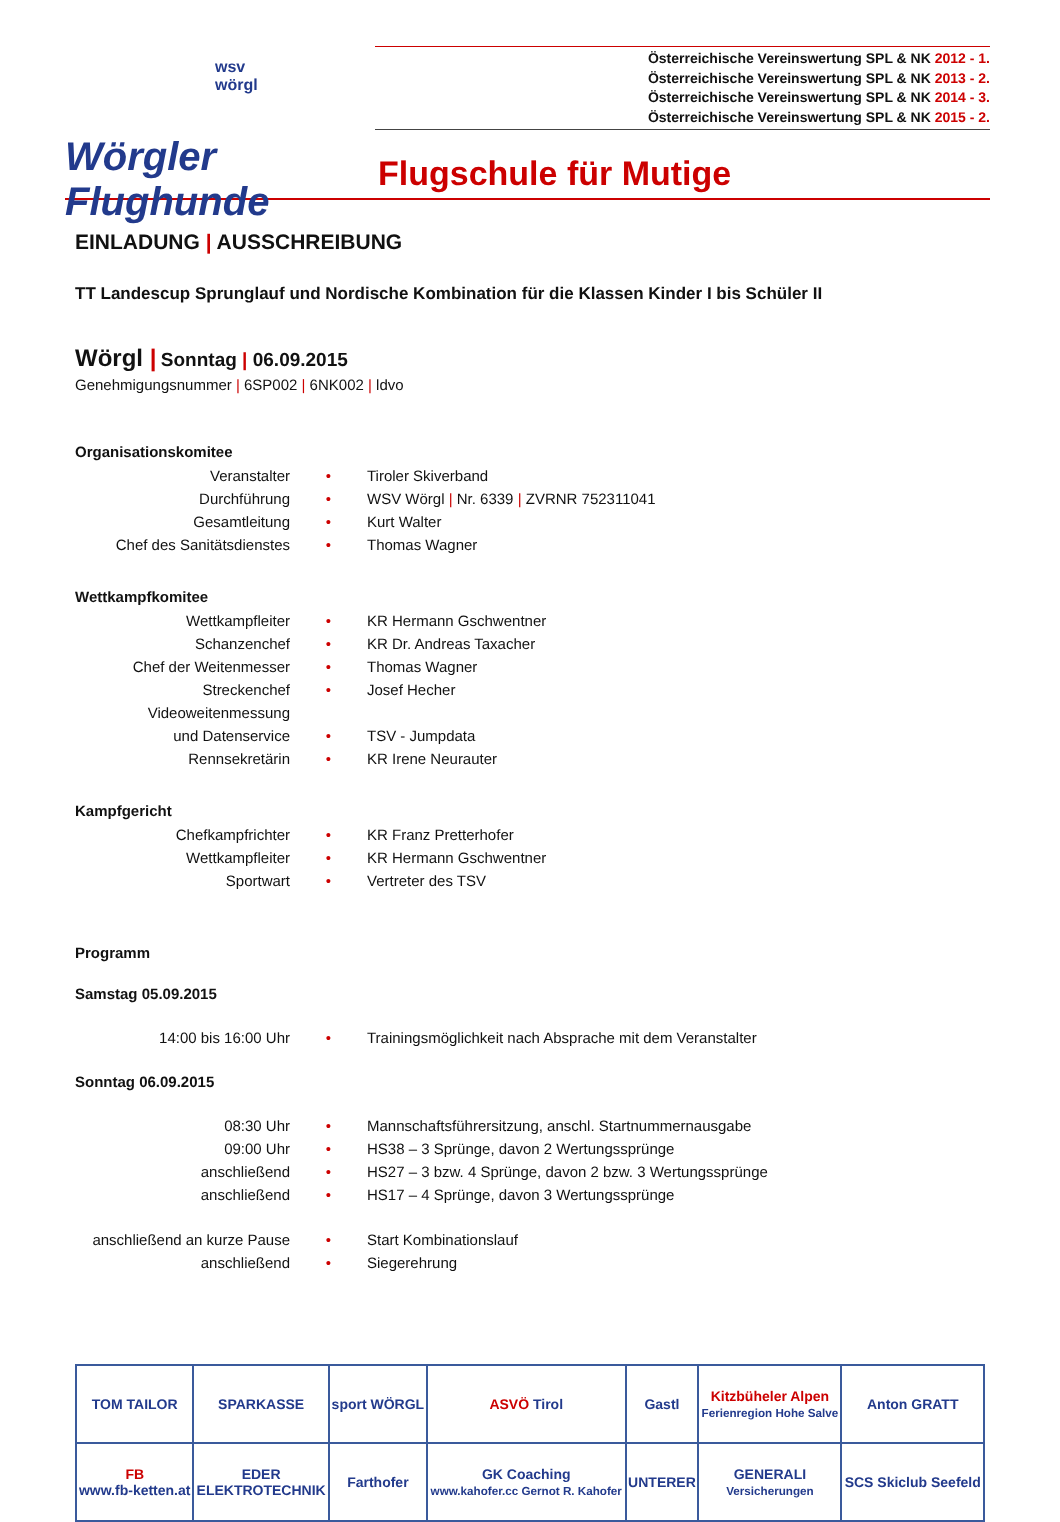wsv
wörgl
Wörgler Flughunde
Österreichische Vereinswertung SPL & NK 2012 - 1.
Österreichische Vereinswertung SPL & NK 2013 - 2.
Österreichische Vereinswertung SPL & NK 2014 - 3.
Österreichische Vereinswertung SPL & NK 2015 - 2.
Flugschule für Mutige
EINLADUNG | AUSSCHREIBUNG
TT Landescup Sprunglauf und Nordische Kombination für die Klassen Kinder I bis Schüler II
Wörgl | Sonntag | 06.09.2015
Genehmigungsnummer | 6SP002 | 6NK002 | ldvo
Organisationskomitee
| Veranstalter | • | Tiroler Skiverband |
| Durchführung | • | WSV Wörgl / Nr. 6339 / ZVRNR 752311041 |
| Gesamtleitung | • | Kurt Walter |
| Chef des Sanitätsdienstes | • | Thomas Wagner |
Wettkampfkomitee
| Wettkampfleiter | • | KR Hermann Gschwentner |
| Schanzenchef | • | KR Dr. Andreas Taxacher |
| Chef der Weitenmesser | • | Thomas Wagner |
| Streckenchef | • | Josef Hecher |
| Videoweitenmessung | | |
| und Datenservice | • | TSV - Jumpdata |
| Rennsekretärin | • | KR Irene Neurauter |
Kampfgericht
| Chefkampfrichter | • | KR Franz Pretterhofer |
| Wettkampfleiter | • | KR Hermann Gschwentner |
| Sportwart | • | Vertreter des TSV |
Programm
Samstag 05.09.2015
| 14:00 bis 16:00 Uhr | • | Trainingsmöglichkeit nach Absprache mit dem Veranstalter |
Sonntag 06.09.2015
| 08:30 Uhr | • | Mannschaftsführersitzung, anschl. Startnummernausgabe |
| 09:00 Uhr | • | HS38 – 3 Sprünge, davon 2 Wertungssprünge |
| anschließend | • | HS27 – 3 bzw. 4 Sprünge, davon 2 bzw. 3 Wertungssprünge |
| anschließend | • | HS17 – 4 Sprünge, davon 3 Wertungssprünge |
| anschließend an kurze Pause | • | Start Kombinationslauf |
| anschließend | • | Siegerehrung |
| TOM TAILOR | SPARKASSE | sport WÖRGL | ASVÖ Tirol | Gastl | Kitzbüheler Alpen Ferienregion Hohe Salve | Anton GRATT |
| FB www.fb-ketten.at | EDER ELEKTROTECHNIK | Farthofer | GK Coaching www.kahofer.cc Gernot R. Kahofer | UNTERER | GENERALI Versicherungen | SCS Skiclub Seefeld |